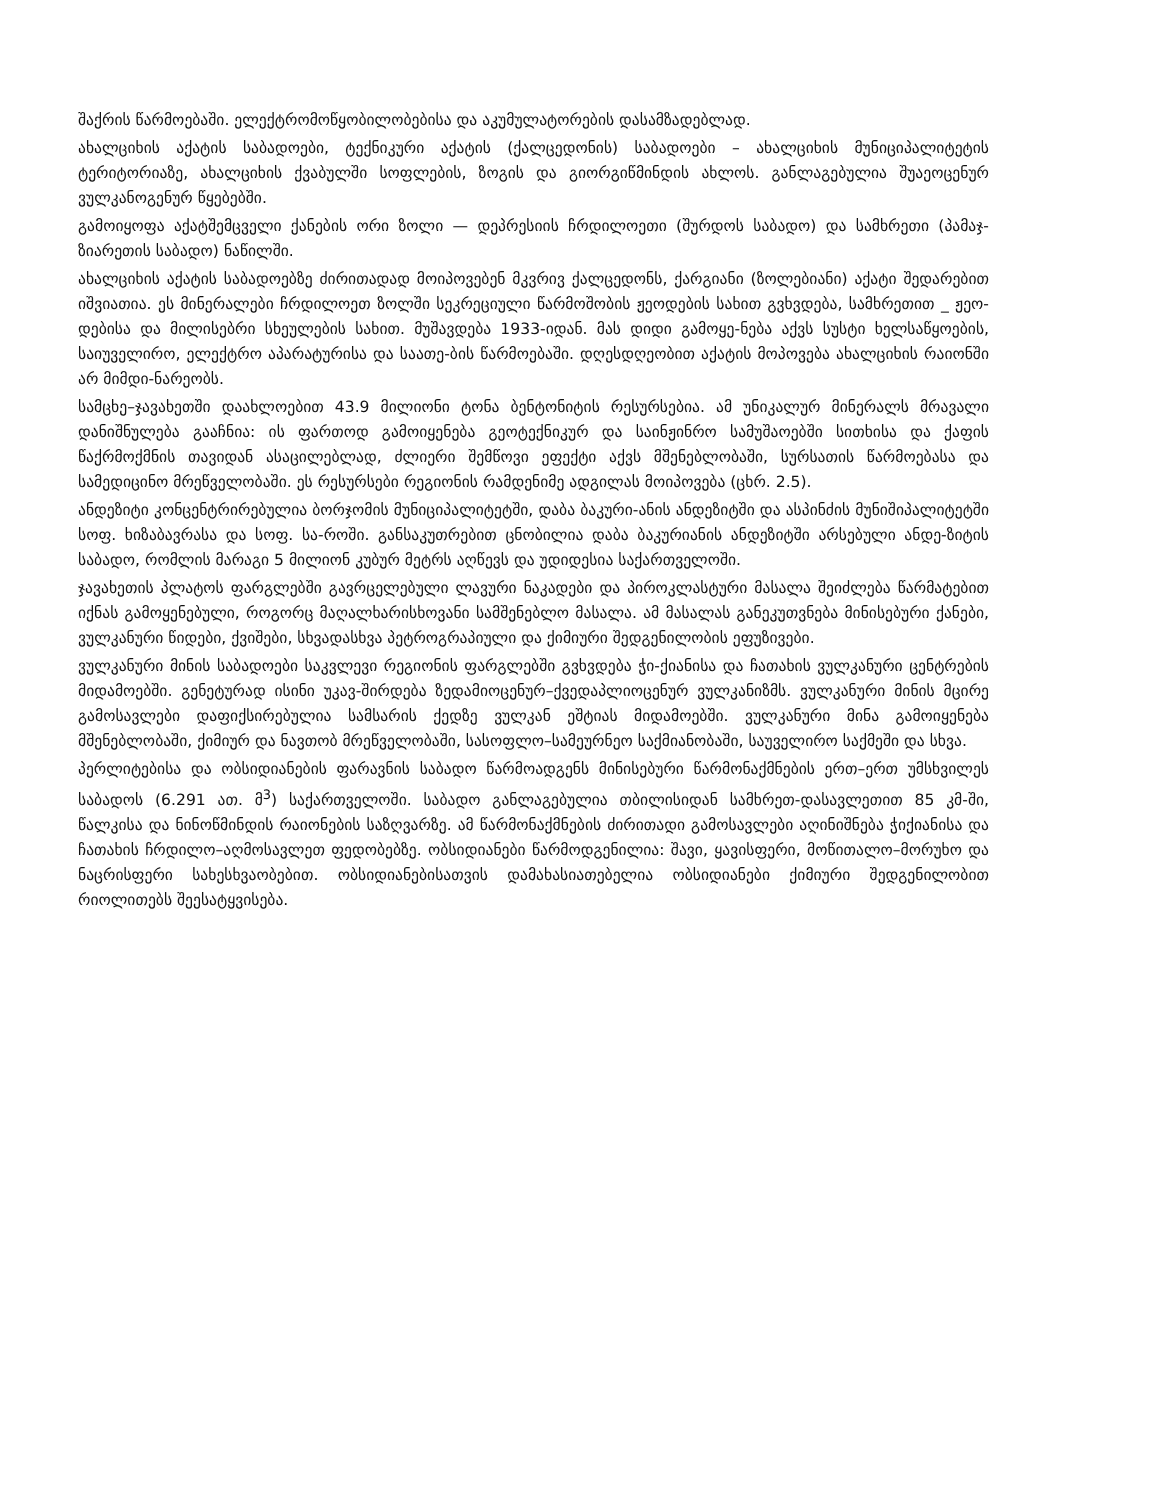შაქრის წარმოებაში. ელექტრომოწყობილობებისა და აკუმულატორების დასამზადებლად.
ახალციხის აქატის საბადოები, ტექნიკური აქატის (ქალცედონის) საბადოები – ახალციხის მუნიციპალიტეტის ტერიტორიაზე, ახალციხის ქვაბულში სოფლების, ზოგის და გიორგიწმინდის ახლოს. განლაგებულია შუაეოცენურ ვულკანოგენურ წყებებში.
გამოიყოფა აქატშემცველი ქანების ორი ზოლი — დეპრესიის ჩრდილოეთი (შურდოს საბადო) და სამხრეთი (პამაჯ-ზიარეთის საბადო) ნაწილში.
ახალციხის აქატის საბადოებზე ძირითადად მოიპოვებენ მკვრივ ქალცედონს, ქარგიანი (ზოლებიანი) აქატი შედარებით იშვიათია. ეს მინერალები ჩრდილოეთ ზოლში სეკრეციული წარმოშობის ჟეოდების სახით გვხვდება, სამხრეთით _ ჟეო-დებისა და მილისებრი სხეულების სახით. მუშავდება 1933-იდან. მას დიდი გამოყე-ნება აქვს სუსტი ხელსაწყოების, საიუველირო, ელექტრო აპარატურისა და საათე-ბის წარმოებაში. დღესდღეობით აქატის მოპოვება ახალციხის რაიონში არ მიმდი-ნარეობს.
სამცხე–ჯავახეთში დაახლოებით 43.9 მილიონი ტონა ბენტონიტის რესურსებია. ამ უნიკალურ მინერალს მრავალი დანიშნულება გააჩნია: ის ფართოდ გამოიყენება გეოტექნიკურ და საინჟინრო სამუშაოებში სითხისა და ქაფის წაქრმოქმნის თავიდან ასაცილებლად, ძლიერი შემწოვი ეფექტი აქვს მშენებლობაში, სურსათის წარმოებასა და სამედიცინო მრეწველობაში. ეს რესურსები რეგიონის რამდენიმე ადგილას მოიპოვება (ცხრ. 2.5).
ანდეზიტი კონცენტრირებულია ბორჯომის მუნიციპალიტეტში, დაბა ბაკური-ანის ანდეზიტში და ასპინძის მუნიშიპალიტეტში სოფ. ხიზაბავრასა და სოფ. სა-როში. განსაკუთრებით ცნობილია დაბა ბაკურიანის ანდეზიტში არსებული ანდე-ზიტის საბადო, რომლის მარაგი 5 მილიონ კუბურ მეტრს აღწევს და უდიდესია საქართველოში.
ჯავახეთის პლატოს ფარგლებში გავრცელებული ლავური ნაკადები და პიროკლასტური მასალა შეიძლება წარმატებით იქნას გამოყენებული, როგორც მაღალხარისხოვანი სამშენებლო მასალა. ამ მასალას განეკუთვნება მინისებური ქანები, ვულკანური წიდები, ქვიშები, სხვადასხვა პეტროგრაპიული და ქიმიური შედგენილობის ეფუზივები.
ვულკანური მინის საბადოები საკვლევი რეგიონის ფარგლებში გვხვდება ჭი-ქიანისა და ჩათახის ვულკანური ცენტრების მიდამოებში. გენეტურად ისინი უკავ-შირდება ზედამიოცენურ–ქვედაპლიოცენურ ვულკანიზმს. ვულკანური მინის მცირე გამოსავლები დაფიქსირებულია სამსარის ქედზე ვულკან ეშტიას მიდამოებში. ვულკანური მინა გამოიყენება მშენებლობაში, ქიმიურ და ნავთობ მრეწველობაში, სასოფლო–სამეურნეო საქმიანობაში, საუველირო საქმეში და სხვა.
პერლიტებისა და ობსიდიანების ფარავნის საბადო წარმოადგენს მინისებური წარმონაქმნების ერთ–ერთ უმსხვილეს საბადოს (6.291 ათ. მ<sup>3</sup>) საქართველოში. საბადო განლაგებულია თბილისიდან სამხრეთ-დასავლეთით 85 კმ-ში, წალკისა და ნინოწმინდის რაიონების საზღვარზე. ამ წარმონაქმნების ძირითადი გამოსავლები აღინიშნება ჭიქიანისა და ჩათახის ჩრდილო–აღმოსავლეთ ფედობებზე. ობსიდიანები წარმოდგენილია: შავი, ყავისფერი, მოწითალო–მორუხო და ნაცრისფერი სახესხვაობებით. ობსიდიანებისათვის დამახასიათებელია ობსიდიანები ქიმიური შედგენილობით რიოლითებს შეესატყვისება.